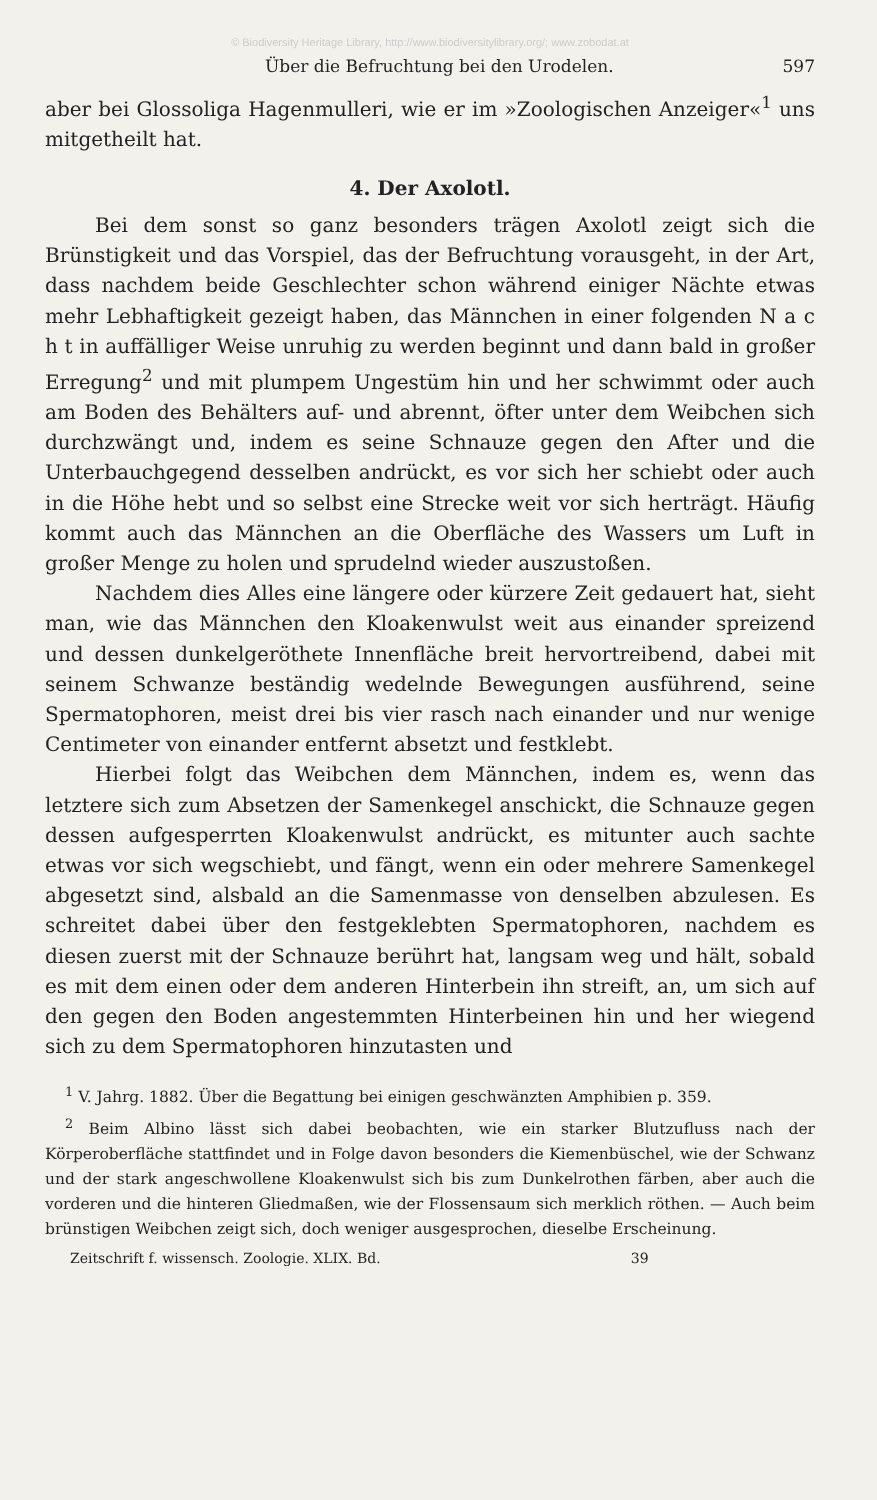© Biodiversity Heritage Library, http://www.biodiversitylibrary.org/; www.zobodat.at
Über die Befruchtung bei den Urodelen. 597
aber bei Glossoliga Hagenmulleri, wie er im »Zoologischen Anzeiger«<sup>1</sup> uns mitgetheilt hat.
4. Der Axolotl.
Bei dem sonst so ganz besonders trägen Axolotl zeigt sich die Brünstigkeit und das Vorspiel, das der Befruchtung vorausgeht, in der Art, dass nachdem beide Geschlechter schon während einiger Nächte etwas mehr Lebhaftigkeit gezeigt haben, das Männchen in einer folgenden N a c h t in auffälliger Weise unruhig zu werden beginnt und dann bald in großer Erregung<sup>2</sup> und mit plumpem Ungestüm hin und her schwimmt oder auch am Boden des Behälters auf- und abrennt, öfter unter dem Weibchen sich durchzwängt und, indem es seine Schnauze gegen den After und die Unterbauchgegend desselben andrückt, es vor sich her schiebt oder auch in die Höhe hebt und so selbst eine Strecke weit vor sich herträgt. Häufig kommt auch das Männchen an die Oberfläche des Wassers um Luft in großer Menge zu holen und sprudelnd wieder auszustoßen.
Nachdem dies Alles eine längere oder kürzere Zeit gedauert hat, sieht man, wie das Männchen den Kloakenwulst weit aus einander spreizend und dessen dunkelgeröthete Innenfläche breit hervortreibend, dabei mit seinem Schwanze beständig wedelnde Bewegungen ausführend, seine Spermatophoren, meist drei bis vier rasch nach einander und nur wenige Centimeter von einander entfernt absetzt und festklebt.
Hierbei folgt das Weibchen dem Männchen, indem es, wenn das letztere sich zum Absetzen der Samenkegel anschickt, die Schnauze gegen dessen aufgesperrten Kloakenwulst andrückt, es mitunter auch sachte etwas vor sich wegschiebt, und fängt, wenn ein oder mehrere Samenkegel abgesetzt sind, alsbald an die Samenmasse von denselben abzulesen. Es schreitet dabei über den festgeklebten Spermatophoren, nachdem es diesen zuerst mit der Schnauze berührt hat, langsam weg und hält, sobald es mit dem einen oder dem anderen Hinterbein ihn streift, an, um sich auf den gegen den Boden angestemmten Hinterbeinen hin und her wiegend sich zu dem Spermatophoren hinzutasten und
<sup>1</sup> V. Jahrg. 1882. Über die Begattung bei einigen geschwänzten Amphibien p. 359.
<sup>2</sup> Beim Albino lässt sich dabei beobachten, wie ein starker Blutzufluss nach der Körperoberfläche stattfindet und in Folge davon besonders die Kiemenbüschel, wie der Schwanz und der stark angeschwollene Kloakenwulst sich bis zum Dunkelrothen färben, aber auch die vorderen und die hinteren Gliedmaßen, wie der Flossensaum sich merklich röthen. — Auch beim brünstigen Weibchen zeigt sich, doch weniger ausgesprochen, dieselbe Erscheinung.
Zeitschrift f. wissensch. Zoologie. XLIX. Bd. 39